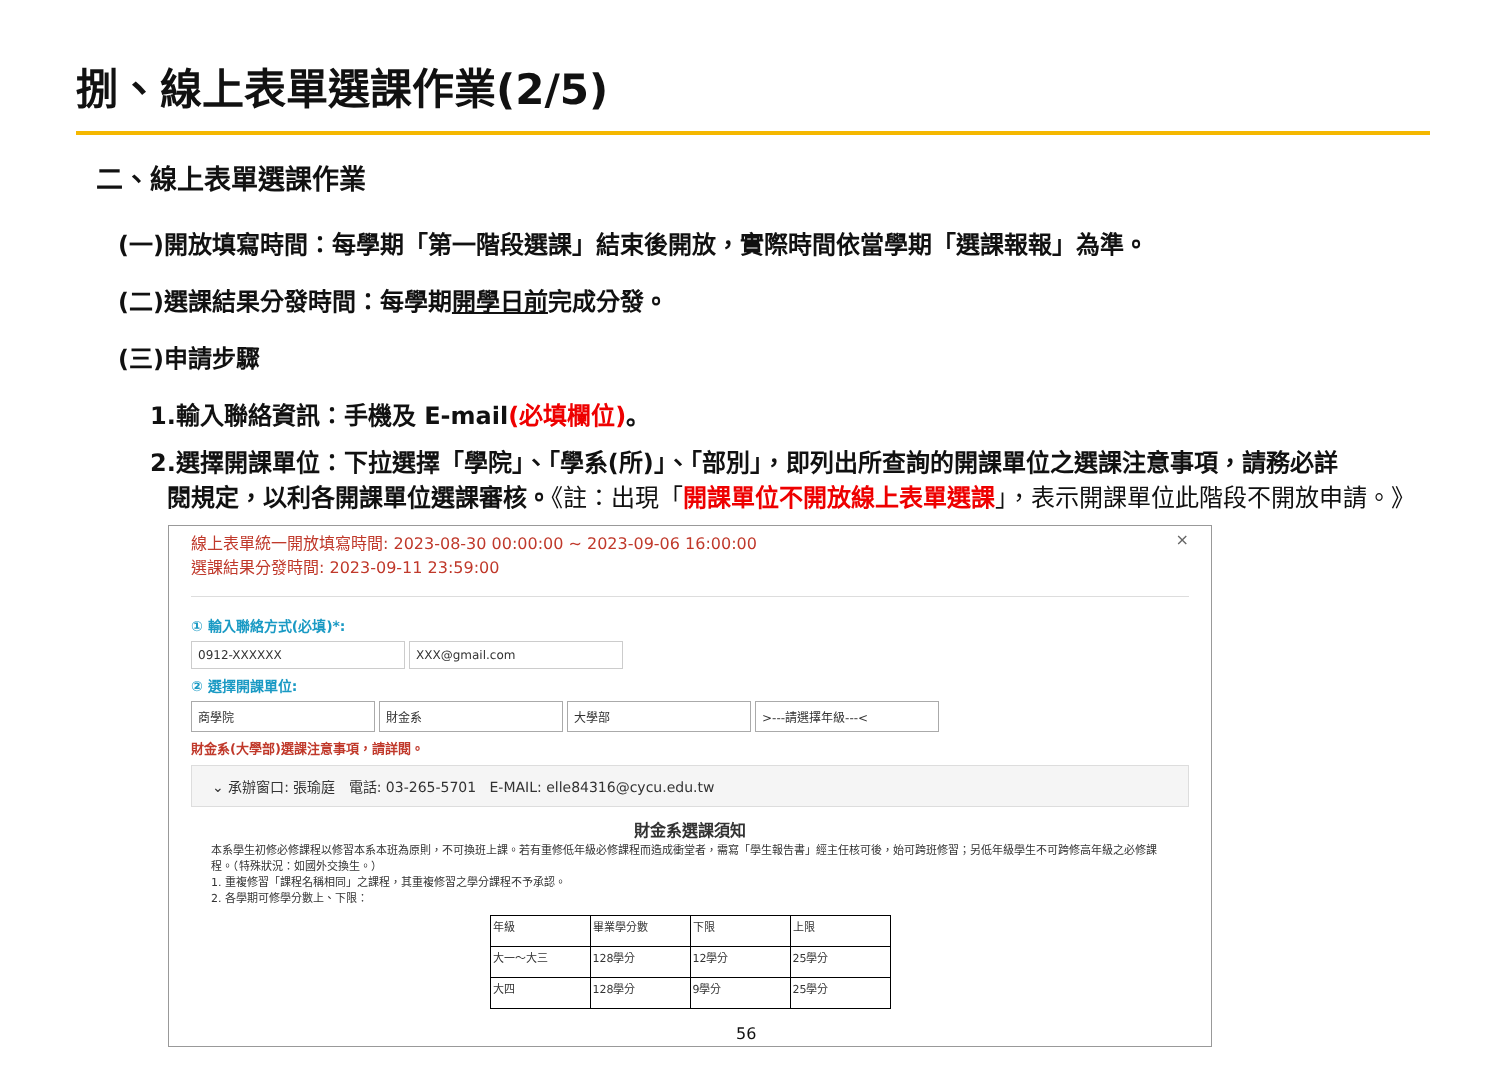捌、線上表單選課作業(2/5)
二、線上表單選課作業
(一)開放填寫時間：每學期「第一階段選課」結束後開放，實際時間依當學期「選課報報」為準。
(二)選課結果分發時間：每學期開學日前完成分發。
(三)申請步驟
1.輸入聯絡資訊：手機及 E-mail(必填欄位)。
2.選擇開課單位：下拉選擇「學院」、「學系(所)」、「部別」，即列出所查詢的開課單位之選課注意事項，請務必詳
閱規定，以利各開課單位選課審核。《註：出現「開課單位不開放線上表單選課」，表示開課單位此階段不開放申請。》
線上表單統一開放填寫時間: 2023-08-30 00:00:00 ~ 2023-09-06 16:00:00 ×
選課結果分發時間: 2023-09-11 23:59:00
① 輸入聯絡方式(必填)*:
0912-XXXXXX XXX@gmail.com
② 選擇開課單位:
商學院 財金系 大學部 >---請選擇年級---<
財金系(大學部)選課注意事項，請詳閱。
⌄ 承辦窗口: 張瑜庭 電話: 03-265-5701 E-MAIL: elle84316@cycu.edu.tw
財金系選課須知
本系學生初修必修課程以修習本系本班為原則，不可換班上課。若有重修低年級必修課程而造成衝堂者，需寫「學生報告書」經主任核可後，始可跨班修習；另低年級學生不可跨修高年級之必修課程。（特殊狀況：如國外交換生。）
1. 重複修習「課程名稱相同」之課程，其重複修習之學分課程不予承認。
2. 各學期可修學分數上、下限：
| 年級 | 畢業學分數 | 下限 | 上限 |
| 大一～大三 | 128學分 | 12學分 | 25學分 |
| 大四 | 128學分 | 9學分 | 25學分 |
56